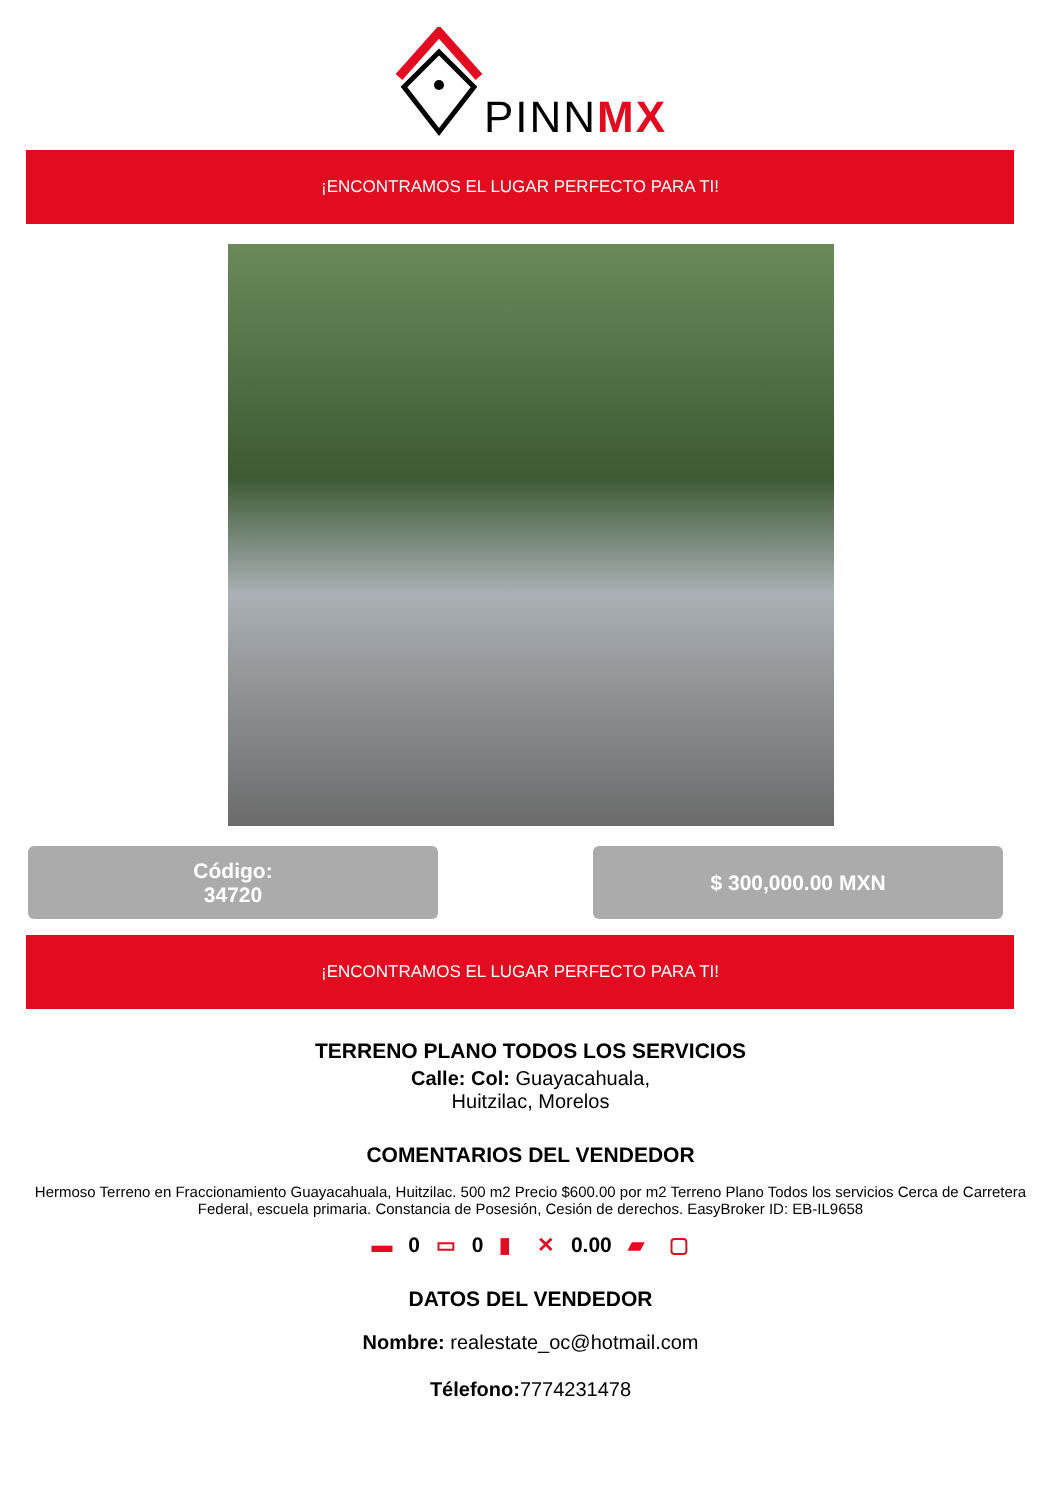PINNMX
¡ENCONTRAMOS EL LUGAR PERFECTO PARA TI!
Código:
34720
$ 300,000.00 MXN
¡ENCONTRAMOS EL LUGAR PERFECTO PARA TI!
TERRENO PLANO TODOS LOS SERVICIOS
Calle: Col: Guayacahuala,
Huitzilac, Morelos
COMENTARIOS DEL VENDEDOR
Hermoso Terreno en Fraccionamiento Guayacahuala, Huitzilac. 500 m2 Precio $600.00 por m2 Terreno Plano Todos los servicios Cerca de Carretera Federal, escuela primaria. Constancia de Posesión, Cesión de derechos. EasyBroker ID: EB-IL9658
▬ 0 ▭ 0 ▮ ✕ 0.00 ▰ ▢
DATOS DEL VENDEDOR
Nombre: realestate_oc@hotmail.com
Télefono: 7774231478